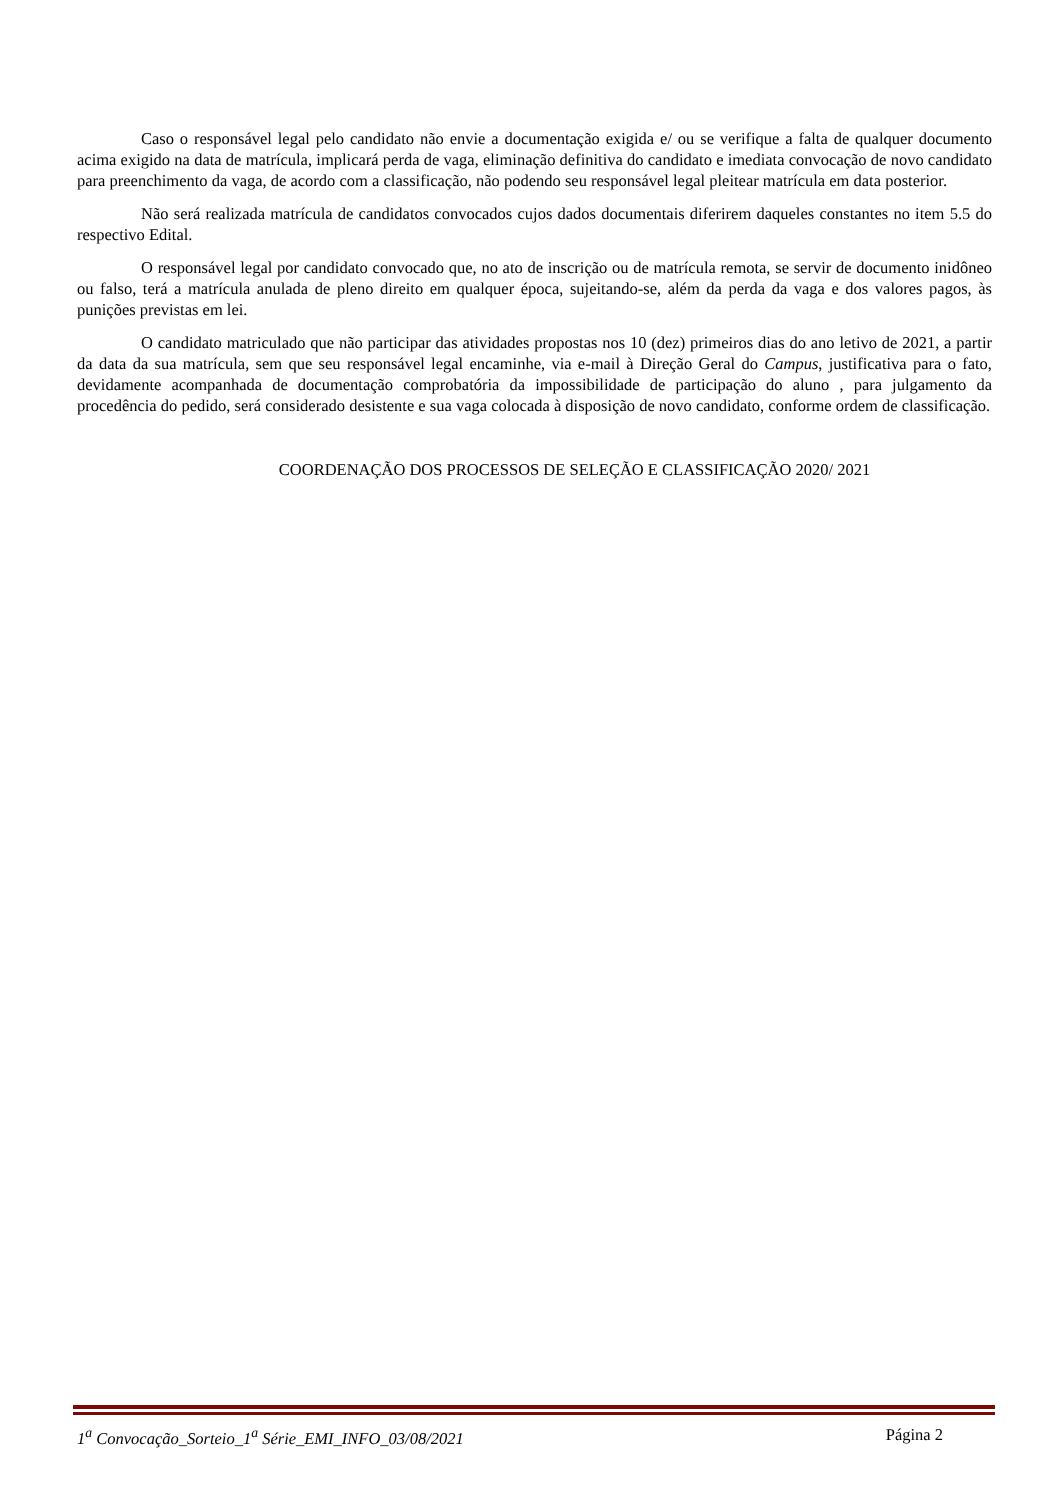Caso o responsável legal pelo candidato não envie a documentação exigida e/ ou se verifique a falta de qualquer documento acima exigido na data de matrícula, implicará perda de vaga, eliminação definitiva do candidato e imediata convocação de novo candidato para preenchimento da vaga, de acordo com a classificação, não podendo seu responsável legal pleitear matrícula em data posterior.
Não será realizada matrícula de candidatos convocados cujos dados documentais diferirem daqueles constantes no item 5.5 do respectivo Edital.
O responsável legal por candidato convocado que, no ato de inscrição ou de matrícula remota, se servir de documento inidôneo ou falso, terá a matrícula anulada de pleno direito em qualquer época, sujeitando-se, além da perda da vaga e dos valores pagos, às punições previstas em lei.
O candidato matriculado que não participar das atividades propostas nos 10 (dez) primeiros dias do ano letivo de 2021, a partir da data da sua matrícula, sem que seu responsável legal encaminhe, via e-mail à Direção Geral do Campus, justificativa para o fato, devidamente acompanhada de documentação comprobatória da impossibilidade de participação do aluno , para julgamento da procedência do pedido, será considerado desistente e sua vaga colocada à disposição de novo candidato, conforme ordem de classificação.
COORDENAÇÃO DOS PROCESSOS DE SELEÇÃO E CLASSIFICAÇÃO 2020/ 2021
1<sup>a</sup> Convocação_Sorteio_1<sup>a</sup> Série_EMI_INFO_03/08/2021 Página 2